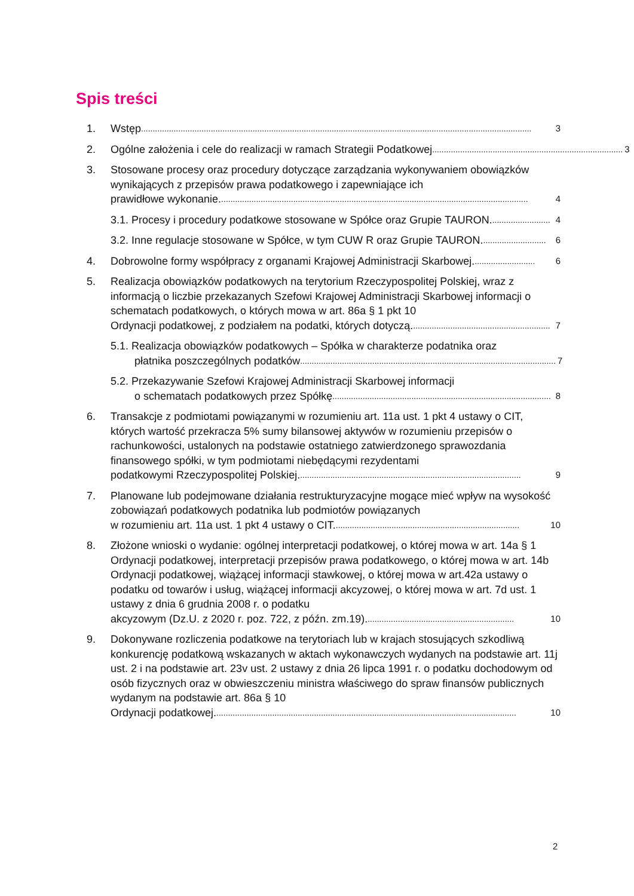Spis treści
1. Wstęp........................................................................................................................................................................ 3
2. Ogólne założenia i cele do realizacji w ramach Strategii Podatkowej.................................................................................. 3
3. Stosowane procesy oraz procedury dotyczące zarządzania wykonywaniem obowiązków wynikających z przepisów prawa podatkowego i zapewniające ich
prawidłowe wykonanie..................................................................................................................................... 4
3.1. Procesy i procedury podatkowe stosowane w Spółce oraz Grupie TAURON.......................... 4
3.2. Inne regulacje stosowane w Spółce, w tym CUW R oraz Grupie TAURON............................ 6
4. Dobrowolne formy współpracy z organami Krajowej Administracji Skarbowej........................... 6
5. Realizacja obowiązków podatkowych na terytorium Rzeczypospolitej Polskiej, wraz z informacją o liczbie przekazanych Szefowi Krajowej Administracji Skarbowej informacji o schematach podatkowych, o których mowa w art. 86a § 1 pkt 10
Ordynacji podatkowej, z podziałem na podatki, których dotyczą............................................................ 7
5.1. Realizacja obowiązków podatkowych – Spółka w charakterze podatnika oraz
płatnika poszczególnych podatków.............................................................................................................. 7
5.2. Przekazywanie Szefowi Krajowej Administracji Skarbowej informacji
o schematach podatkowych przez Spółkę.............................................................................................. 8
6. Transakcje z podmiotami powiązanymi w rozumieniu art. 11a ust. 1 pkt 4 ustawy o CIT, których wartość przekracza 5% sumy bilansowej aktywów w rozumieniu przepisów o rachunkowości, ustalonych na podstawie ostatniego zatwierdzonego sprawozdania finansowego spółki, w tym podmiotami niebędącymi rezydentami
podatkowymi Rzeczypospolitej Polskiej................................................................................................ 9
7. Planowane lub podejmowane działania restrukturyzacyjne mogące mieć wpływ na wysokość zobowiązań podatkowych podatnika lub podmiotów powiązanych
w rozumieniu art. 11a ust. 1 pkt 4 ustawy o CIT................................................................................ 10
8. Złożone wnioski o wydanie: ogólnej interpretacji podatkowej, o której mowa w art. 14a § 1 Ordynacji podatkowej, interpretacji przepisów prawa podatkowego, o której mowa w art. 14b Ordynacji podatkowej, wiążącej informacji stawkowej, o której mowa w art.42a ustawy o podatku od towarów i usług, wiążącej informacji akcyzowej, o której mowa w art. 7d ust. 1 ustawy z dnia 6 grudnia 2008 r. o podatku
akcyzowym (Dz.U. z 2020 r. poz. 722, z późn. zm.19)................................................................ 10
9. Dokonywane rozliczenia podatkowe na terytoriach lub w krajach stosujących szkodliwą konkurencję podatkową wskazanych w aktach wykonawczych wydanych na podstawie art. 11j ust. 2 i na podstawie art. 23v ust. 2 ustawy z dnia 26 lipca 1991 r. o podatku dochodowym od osób fizycznych oraz w obwieszczeniu ministra właściwego do spraw finansów publicznych wydanym na podstawie art. 86a § 10
Ordynacji podatkowej.................................................................................................................................. 10
2